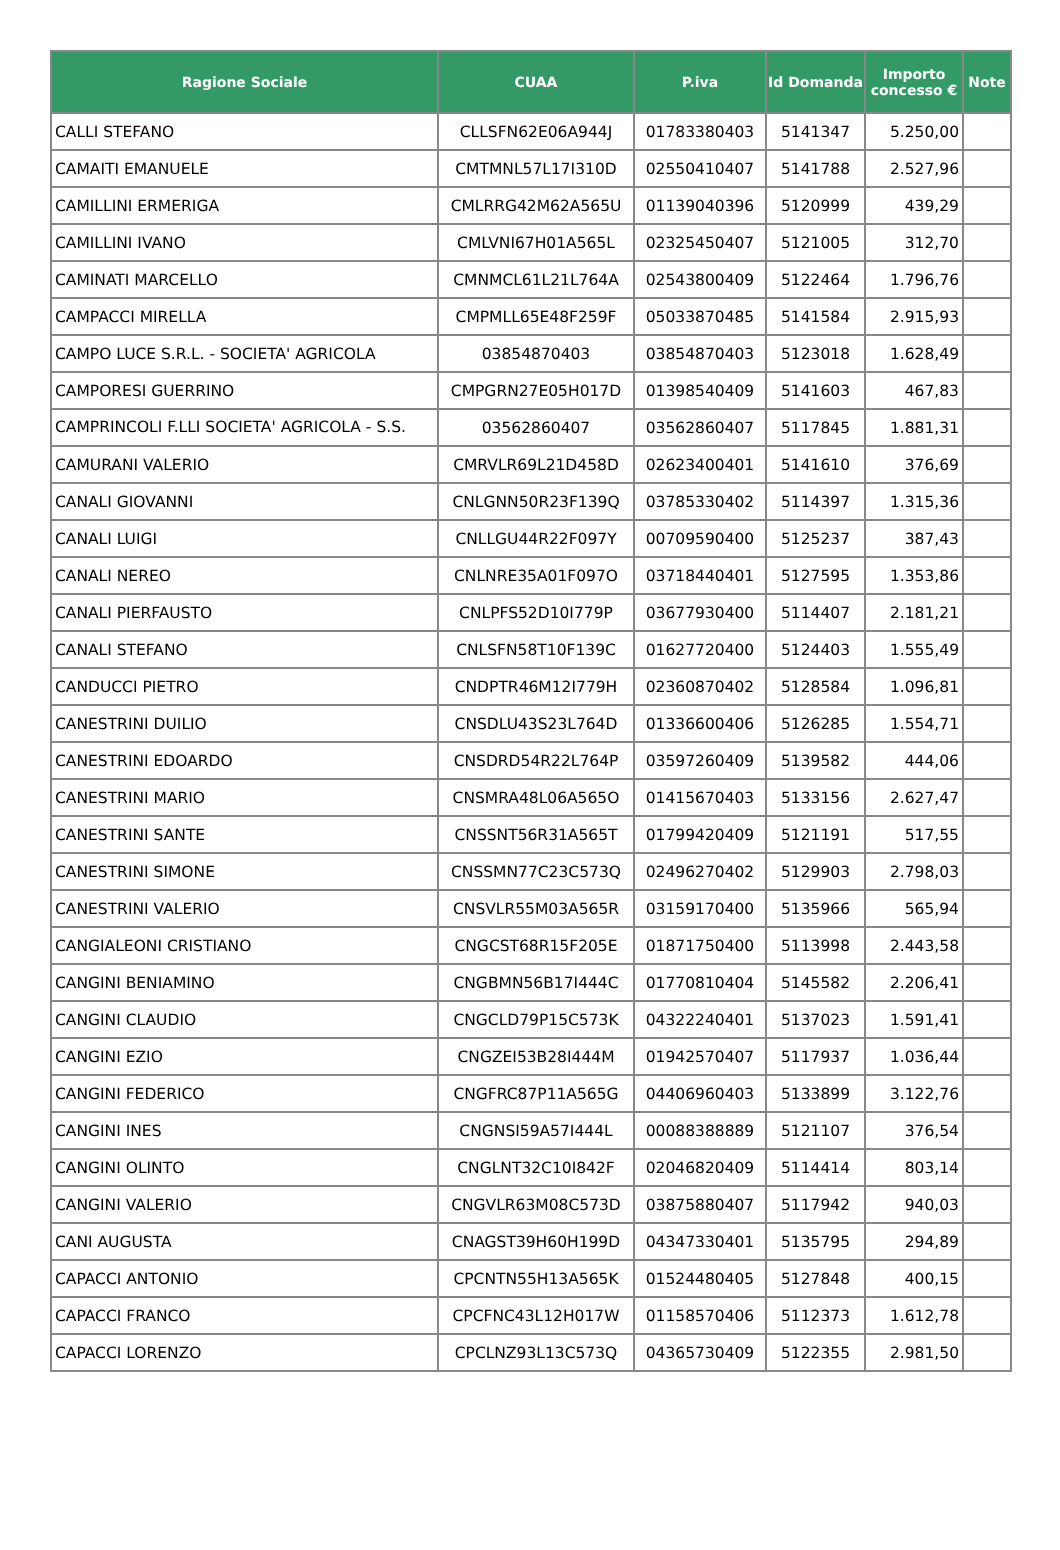| Ragione Sociale | CUAA | P.iva | Id Domanda | Importo concesso € | Note |
| --- | --- | --- | --- | --- | --- |
| CALLI STEFANO | CLLSFN62E06A944J | 01783380403 | 5141347 | 5.250,00 | |
| CAMAITI EMANUELE | CMTMNL57L17I310D | 02550410407 | 5141788 | 2.527,96 | |
| CAMILLINI ERMERIGA | CMLRRG42M62A565U | 01139040396 | 5120999 | 439,29 | |
| CAMILLINI IVANO | CMLVNI67H01A565L | 02325450407 | 5121005 | 312,70 | |
| CAMINATI MARCELLO | CMNMCL61L21L764A | 02543800409 | 5122464 | 1.796,76 | |
| CAMPACCI MIRELLA | CMPMLL65E48F259F | 05033870485 | 5141584 | 2.915,93 | |
| CAMPO LUCE S.R.L. - SOCIETA' AGRICOLA | 03854870403 | 03854870403 | 5123018 | 1.628,49 | |
| CAMPORESI GUERRINO | CMPGRN27E05H017D | 01398540409 | 5141603 | 467,83 | |
| CAMPRINCOLI F.LLI SOCIETA' AGRICOLA - S.S. | 03562860407 | 03562860407 | 5117845 | 1.881,31 | |
| CAMURANI VALERIO | CMRVLR69L21D458D | 02623400401 | 5141610 | 376,69 | |
| CANALI GIOVANNI | CNLGNN50R23F139Q | 03785330402 | 5114397 | 1.315,36 | |
| CANALI LUIGI | CNLLGU44R22F097Y | 00709590400 | 5125237 | 387,43 | |
| CANALI NEREO | CNLNRE35A01F097O | 03718440401 | 5127595 | 1.353,86 | |
| CANALI PIERFAUSTO | CNLPFS52D10I779P | 03677930400 | 5114407 | 2.181,21 | |
| CANALI STEFANO | CNLSFN58T10F139C | 01627720400 | 5124403 | 1.555,49 | |
| CANDUCCI PIETRO | CNDPTR46M12I779H | 02360870402 | 5128584 | 1.096,81 | |
| CANESTRINI DUILIO | CNSDLU43S23L764D | 01336600406 | 5126285 | 1.554,71 | |
| CANESTRINI EDOARDO | CNSDRD54R22L764P | 03597260409 | 5139582 | 444,06 | |
| CANESTRINI MARIO | CNSMRA48L06A565O | 01415670403 | 5133156 | 2.627,47 | |
| CANESTRINI SANTE | CNSSNT56R31A565T | 01799420409 | 5121191 | 517,55 | |
| CANESTRINI SIMONE | CNSSMN77C23C573Q | 02496270402 | 5129903 | 2.798,03 | |
| CANESTRINI VALERIO | CNSVLR55M03A565R | 03159170400 | 5135966 | 565,94 | |
| CANGIALEONI CRISTIANO | CNGCST68R15F205E | 01871750400 | 5113998 | 2.443,58 | |
| CANGINI BENIAMINO | CNGBMN56B17I444C | 01770810404 | 5145582 | 2.206,41 | |
| CANGINI CLAUDIO | CNGCLD79P15C573K | 04322240401 | 5137023 | 1.591,41 | |
| CANGINI EZIO | CNGZEI53B28I444M | 01942570407 | 5117937 | 1.036,44 | |
| CANGINI FEDERICO | CNGFRC87P11A565G | 04406960403 | 5133899 | 3.122,76 | |
| CANGINI INES | CNGNSI59A57I444L | 00088388889 | 5121107 | 376,54 | |
| CANGINI OLINTO | CNGLNT32C10I842F | 02046820409 | 5114414 | 803,14 | |
| CANGINI VALERIO | CNGVLR63M08C573D | 03875880407 | 5117942 | 940,03 | |
| CANI AUGUSTA | CNAGST39H60H199D | 04347330401 | 5135795 | 294,89 | |
| CAPACCI ANTONIO | CPCNTN55H13A565K | 01524480405 | 5127848 | 400,15 | |
| CAPACCI FRANCO | CPCFNC43L12H017W | 01158570406 | 5112373 | 1.612,78 | |
| CAPACCI LORENZO | CPCLNZ93L13C573Q | 04365730409 | 5122355 | 2.981,50 | |